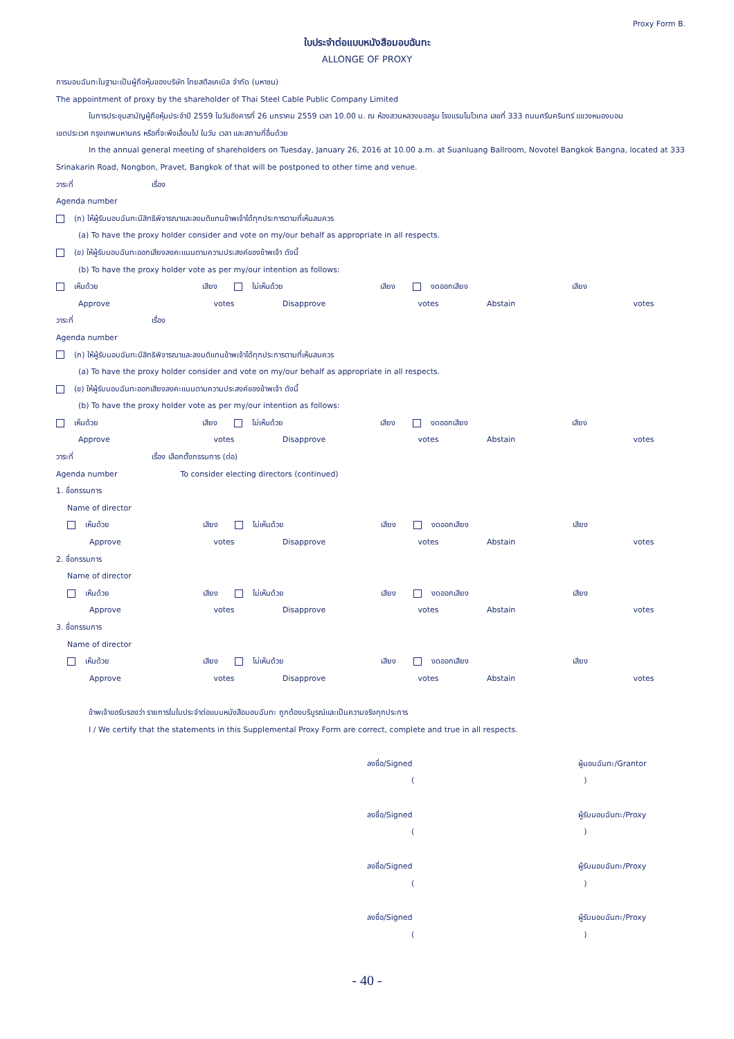Proxy Form B.
ใบประจำต่อแบบหนังสือมอบฉันทะ
ALLONGE OF PROXY
การมอบฉันทะในฐานะเป็นผู้ถือหุ้นของบริษัท ไทยสตีลเคเบิล จำกัด (มหาชน)
The appointment of proxy by the shareholder of Thai Steel Cable Public Company Limited
ในการประชุมสามัญผู้ถือหุ้นประจำปี 2559 ในวันอังคารที่ 26 มกราคม 2559 เวลา 10.00 น. ณ ห้องสวนหลวงบอลรูม โรงแรมโนโวเทล เลขที่ 333 ถนนศรีนครินทร์ แขวงหนองบอน
เขตประเวศ กรุงเทพมหานคร หรือที่จะพึงเลื่อนไป ในวัน เวลา และสถานที่อื่นด้วย
In the annual general meeting of shareholders on Tuesday, January 26, 2016 at 10.00 a.m. at Suanluang Ballroom, Novotel Bangkok Bangna, located at 333
Srinakarin Road, Nongbon, Pravet, Bangkok of that will be postponed to other time and venue.
วาระที่ เรื่อง
Agenda number
(ก) ให้ผู้รับมอบฉันทะมีสิทธิพิจารณาและลงมติแทนข้าพเจ้าได้ทุกประการตามที่เห็นสมควร
(a) To have the proxy holder consider and vote on my/our behalf as appropriate in all respects.
(ข) ให้ผู้รับมอบฉันทะออกเสียงลงคะแนนตามความประสงค์ของข้าพเจ้า ดังนี้
(b) To have the proxy holder vote as per my/our intention as follows:
เห็นด้วย เสียง ไม่เห็นด้วย เสียง งดออกเสียง เสียง
Approve votes Disapprove votes Abstain votes
วาระที่ เรื่อง
Agenda number
(ก) ให้ผู้รับมอบฉันทะมีสิทธิพิจารณาและลงมติแทนข้าพเจ้าได้ทุกประการตามที่เห็นสมควร
(a) To have the proxy holder consider and vote on my/our behalf as appropriate in all respects.
(ข) ให้ผู้รับมอบฉันทะออกเสียงลงคะแนนตามความประสงค์ของข้าพเจ้า ดังนี้
(b) To have the proxy holder vote as per my/our intention as follows:
เห็นด้วย เสียง ไม่เห็นด้วย เสียง งดออกเสียง เสียง
Approve votes Disapprove votes Abstain votes
วาระที่ เรื่อง เลือกตั้งกรรมการ (ต่อ)
Agenda number To consider electing directors (continued)
1. ชื่อกรรมการ
Name of director
เห็นด้วย เสียง ไม่เห็นด้วย เสียง งดออกเสียง เสียง
Approve votes Disapprove votes Abstain votes
2. ชื่อกรรมการ
Name of director
เห็นด้วย เสียง ไม่เห็นด้วย เสียง งดออกเสียง เสียง
Approve votes Disapprove votes Abstain votes
3. ชื่อกรรมการ
Name of director
เห็นด้วย เสียง ไม่เห็นด้วย เสียง งดออกเสียง เสียง
Approve votes Disapprove votes Abstain votes
ข้าพเจ้าขอรับรองว่า รายการในใบประจำต่อแบบหนังสือมอบฉันทะ ถูกต้องบริบูรณ์และเป็นความจริงทุกประการ
I / We certify that the statements in this Supplemental Proxy Form are correct, complete and true in all respects.
ลงชื่อ/Signed ผู้มอบฉันทะ/Grantor
( )
ลงชื่อ/Signed ผู้รับมอบฉันทะ/Proxy
( )
ลงชื่อ/Signed ผู้รับมอบฉันทะ/Proxy
( )
ลงชื่อ/Signed ผู้รับมอบฉันทะ/Proxy
( )
- 40 -